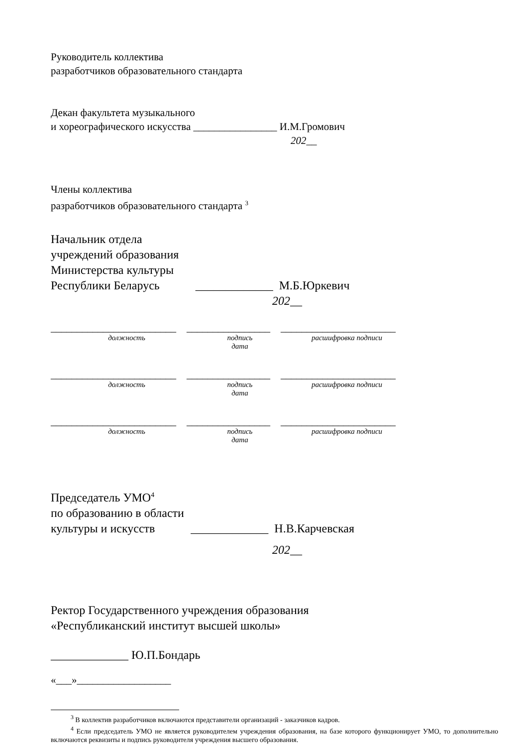Руководитель коллектива
разработчиков образовательного стандарта
Декан факультета музыкального
и хореографического искусства ________________ И.М.Громович
202__
Члены коллектива
разработчиков образовательного стандарта <sup>3</sup>
Начальник отдела
учреждений образования
Министерства культуры
Республики Беларусь _____________ М.Б.Юркевич
202__
________________________ ________________ ______________________
должность подпись
дата
расшифровка подписи
________________________ ________________ ______________________
должность подпись
дата
расшифровка подписи
________________________ ________________ ______________________
должность подпись
дата
расшифровка подписи
Председатель УМО<sup>4</sup>
по образованию в области
культуры и искусств _____________ Н.В.Карчевская
202__
Ректор Государственного учреждения образования
«Республиканский институт высшей школы»
_____________ Ю.П.Бондарь
«___»__________________
<sup>3</sup> В коллектив разработчиков включаются представители организаций - заказчиков кадров.
<sup>4</sup> Если председатель УМО не является руководителем учреждения образования, на базе которого функционирует УМО, то дополнительно включаются реквизиты и подпись руководителя учреждения высшего образования.